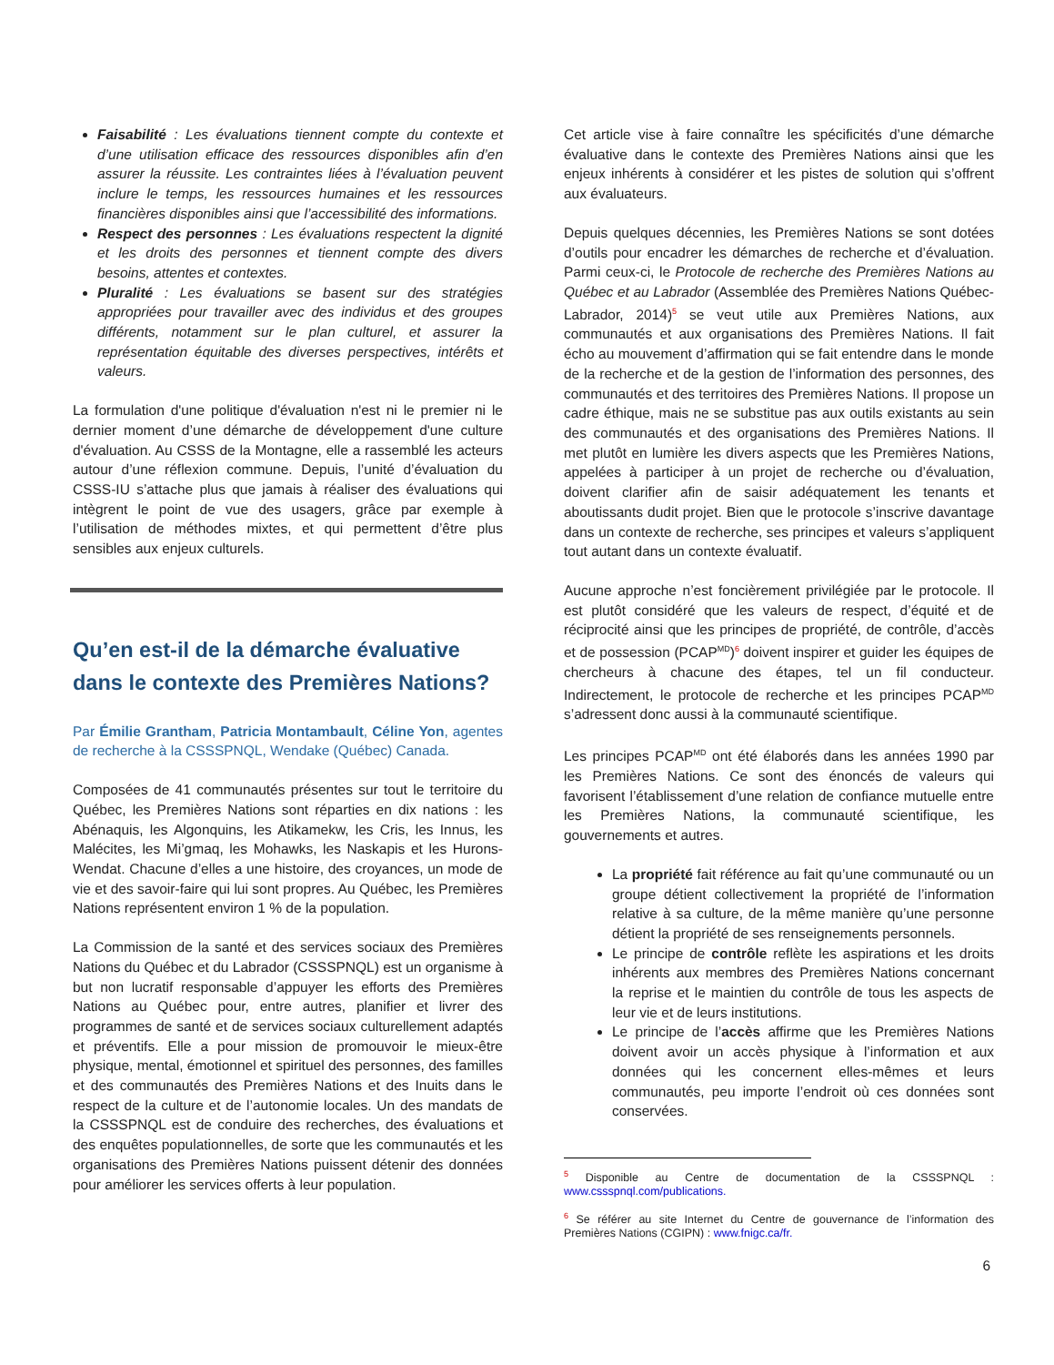Faisabilité : Les évaluations tiennent compte du contexte et d’une utilisation efficace des ressources disponibles afin d’en assurer la réussite. Les contraintes liées à l’évaluation peuvent inclure le temps, les ressources humaines et les ressources financières disponibles ainsi que l’accessibilité des informations.
Respect des personnes : Les évaluations respectent la dignité et les droits des personnes et tiennent compte des divers besoins, attentes et contextes.
Pluralité : Les évaluations se basent sur des stratégies appropriées pour travailler avec des individus et des groupes différents, notamment sur le plan culturel, et assurer la représentation équitable des diverses perspectives, intérêts et valeurs.
La formulation d'une politique d'évaluation n'est ni le premier ni le dernier moment d’une démarche de développement d'une culture d'évaluation. Au CSSS de la Montagne, elle a rassemblé les acteurs autour d’une réflexion commune. Depuis, l’unité d’évaluation du CSSS-IU s’attache plus que jamais à réaliser des évaluations qui intègrent le point de vue des usagers, grâce par exemple à l’utilisation de méthodes mixtes, et qui permettent d’être plus sensibles aux enjeux culturels.
Qu’en est-il de la démarche évaluative dans le contexte des Premières Nations?
Par Émilie Grantham, Patricia Montambault, Céline Yon, agentes de recherche à la CSSSPNQL, Wendake (Québec) Canada.
Composées de 41 communautés présentes sur tout le territoire du Québec, les Premières Nations sont réparties en dix nations : les Abénaquis, les Algonquins, les Atikamekw, les Cris, les Innus, les Malécites, les Mi’gmaq, les Mohawks, les Naskapis et les Hurons-Wendat. Chacune d’elles a une histoire, des croyances, un mode de vie et des savoir-faire qui lui sont propres. Au Québec, les Premières Nations représentent environ 1 % de la population.
La Commission de la santé et des services sociaux des Premières Nations du Québec et du Labrador (CSSSPNQL) est un organisme à but non lucratif responsable d’appuyer les efforts des Premières Nations au Québec pour, entre autres, planifier et livrer des programmes de santé et de services sociaux culturellement adaptés et préventifs. Elle a pour mission de promouvoir le mieux-être physique, mental, émotionnel et spirituel des personnes, des familles et des communautés des Premières Nations et des Inuits dans le respect de la culture et de l’autonomie locales. Un des mandats de la CSSSPNQL est de conduire des recherches, des évaluations et des enquêtes populationnelles, de sorte que les communautés et les organisations des Premières Nations puissent détenir des données pour améliorer les services offerts à leur population.
Cet article vise à faire connaître les spécificités d’une démarche évaluative dans le contexte des Premières Nations ainsi que les enjeux inhérents à considérer et les pistes de solution qui s’offrent aux évaluateurs.
Depuis quelques décennies, les Premières Nations se sont dotées d’outils pour encadrer les démarches de recherche et d’évaluation. Parmi ceux-ci, le Protocole de recherche des Premières Nations au Québec et au Labrador (Assemblée des Premières Nations Québec-Labrador, 2014)<sup>5</sup> se veut utile aux Premières Nations, aux communautés et aux organisations des Premières Nations. Il fait écho au mouvement d’affirmation qui se fait entendre dans le monde de la recherche et de la gestion de l’information des personnes, des communautés et des territoires des Premières Nations. Il propose un cadre éthique, mais ne se substitue pas aux outils existants au sein des communautés et des organisations des Premières Nations. Il met plutôt en lumière les divers aspects que les Premières Nations, appelées à participer à un projet de recherche ou d’évaluation, doivent clarifier afin de saisir adéquatement les tenants et aboutissants dudit projet. Bien que le protocole s’inscrive davantage dans un contexte de recherche, ses principes et valeurs s’appliquent tout autant dans un contexte évaluatif.
Aucune approche n’est foncièrement privilégiée par le protocole. Il est plutôt considéré que les valeurs de respect, d’équité et de réciprocité ainsi que les principes de propriété, de contrôle, d’accès et de possession (PCAP<sup>MD</sup>)<sup>6</sup> doivent inspirer et guider les équipes de chercheurs à chacune des étapes, tel un fil conducteur. Indirectement, le protocole de recherche et les principes PCAP<sup>MD</sup> s’adressent donc aussi à la communauté scientifique.
Les principes PCAP<sup>MD</sup> ont été élaborés dans les années 1990 par les Premières Nations. Ce sont des énoncés de valeurs qui favorisent l’établissement d’une relation de confiance mutuelle entre les Premières Nations, la communauté scientifique, les gouvernements et autres.
La propriété fait référence au fait qu’une communauté ou un groupe détient collectivement la propriété de l’information relative à sa culture, de la même manière qu’une personne détient la propriété de ses renseignements personnels.
Le principe de contrôle reflète les aspirations et les droits inhérents aux membres des Premières Nations concernant la reprise et le maintien du contrôle de tous les aspects de leur vie et de leurs institutions.
Le principe de l’accès affirme que les Premières Nations doivent avoir un accès physique à l’information et aux données qui les concernent elles-mêmes et leurs communautés, peu importe l’endroit où ces données sont conservées.
<sup>5</sup> Disponible au Centre de documentation de la CSSSPNQL : www.cssspnql.com/publications.
<sup>6</sup> Se référer au site Internet du Centre de gouvernance de l’information des Premières Nations (CGIPN) : www.fnigc.ca/fr.
6